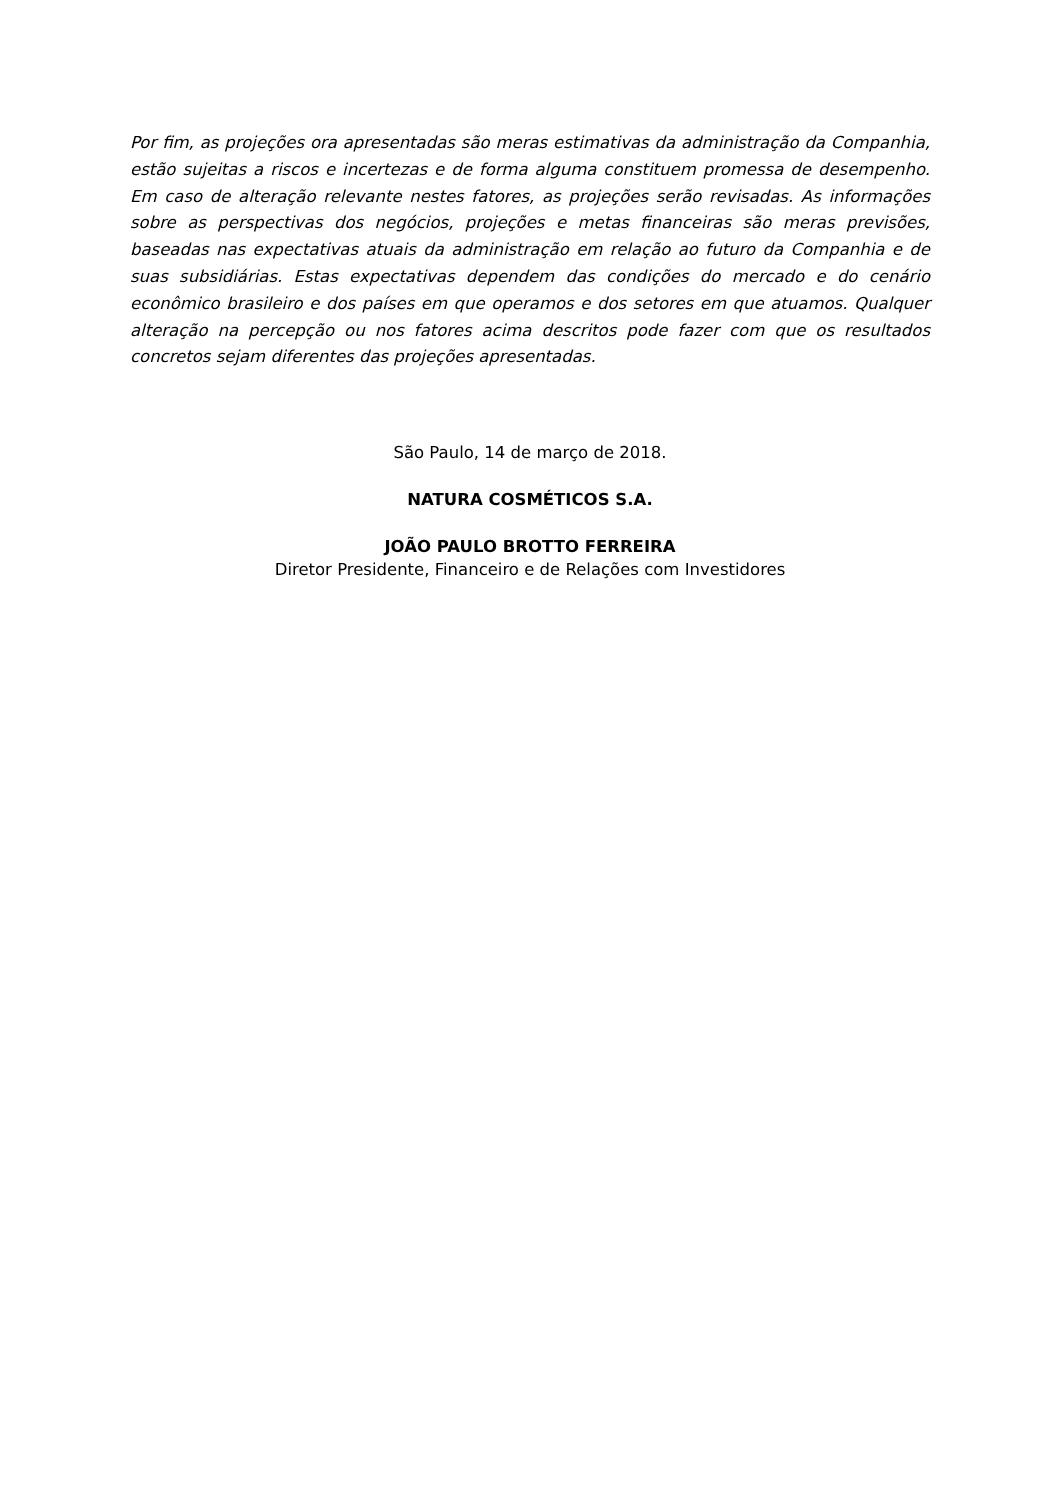Por fim, as projeções ora apresentadas são meras estimativas da administração da Companhia, estão sujeitas a riscos e incertezas e de forma alguma constituem promessa de desempenho. Em caso de alteração relevante nestes fatores, as projeções serão revisadas. As informações sobre as perspectivas dos negócios, projeções e metas financeiras são meras previsões, baseadas nas expectativas atuais da administração em relação ao futuro da Companhia e de suas subsidiárias. Estas expectativas dependem das condições do mercado e do cenário econômico brasileiro e dos países em que operamos e dos setores em que atuamos. Qualquer alteração na percepção ou nos fatores acima descritos pode fazer com que os resultados concretos sejam diferentes das projeções apresentadas.
São Paulo, 14 de março de 2018.
NATURA COSMÉTICOS S.A.
JOÃO PAULO BROTTO FERREIRA
Diretor Presidente, Financeiro e de Relações com Investidores